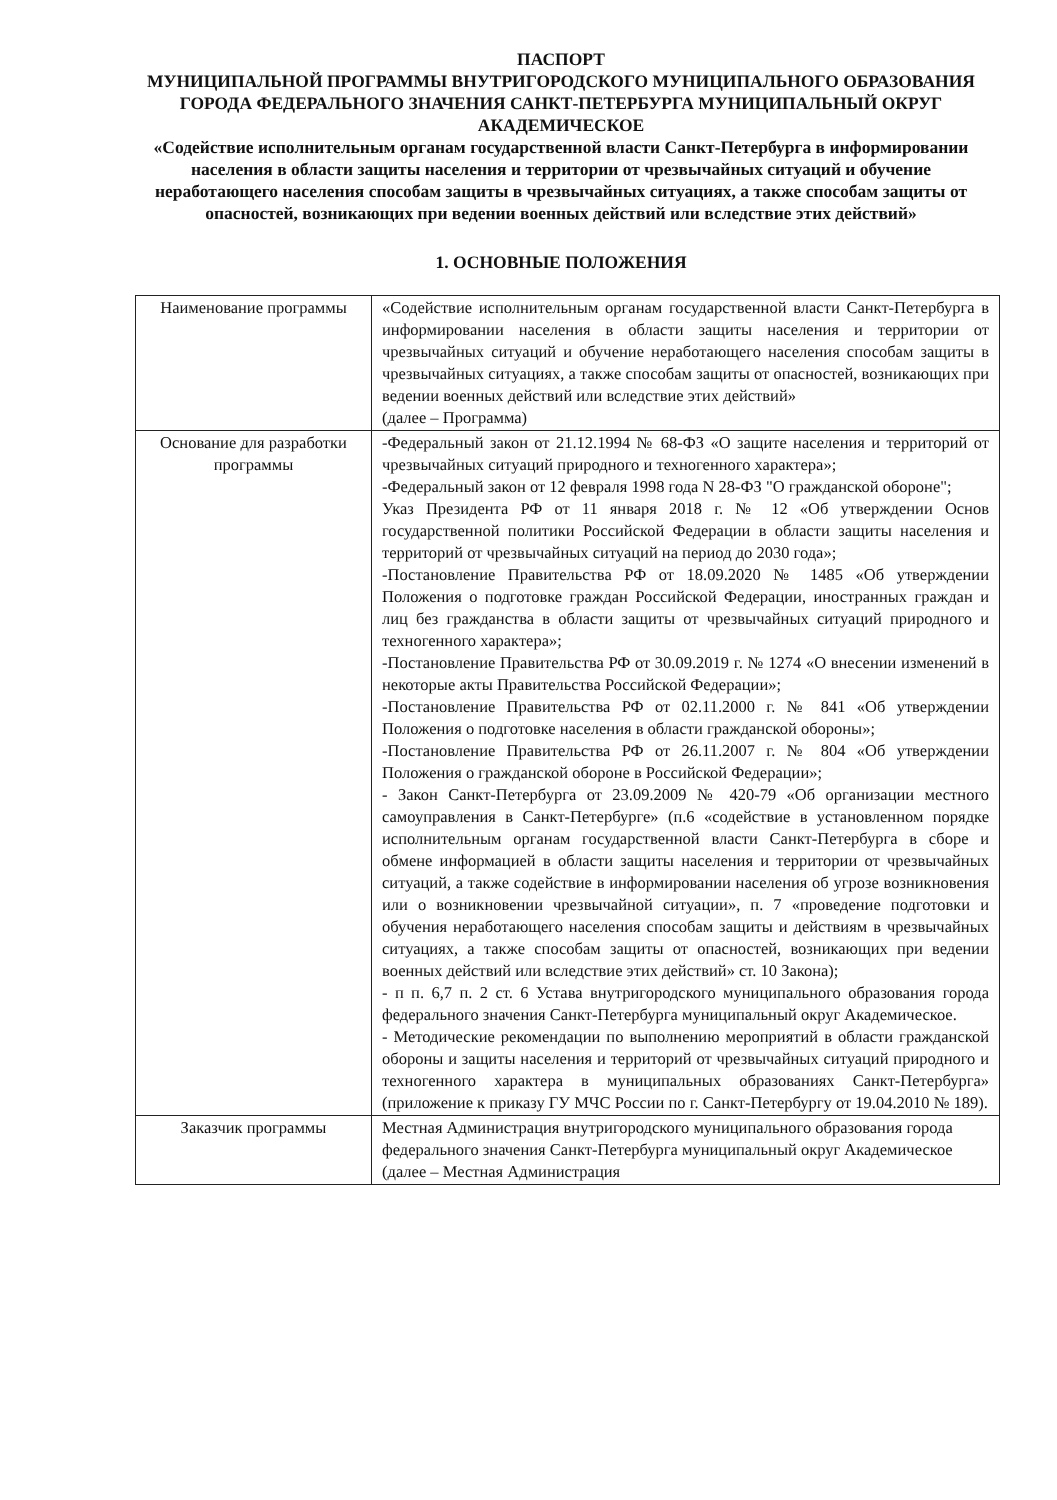ПАСПОРТ
МУНИЦИПАЛЬНОЙ ПРОГРАММЫ ВНУТРИГОРОДСКОГО МУНИЦИПАЛЬНОГО ОБРАЗОВАНИЯ ГОРОДА ФЕДЕРАЛЬНОГО ЗНАЧЕНИЯ САНКТ-ПЕТЕРБУРГА МУНИЦИПАЛЬНЫЙ ОКРУГ АКАДЕМИЧЕСКОЕ
«Содействие исполнительным органам государственной власти Санкт-Петербурга в информировании населения в области защиты населения и территории от чрезвычайных ситуаций и обучение неработающего населения способам защиты в чрезвычайных ситуациях, а также способам защиты от опасностей, возникающих при ведении военных действий или вследствие этих действий»
1. ОСНОВНЫЕ ПОЛОЖЕНИЯ
| Наименование программы | «Содействие исполнительным органам государственной власти Санкт-Петербурга в информировании населения в области защиты населения и территории от чрезвычайных ситуаций и обучение неработающего населения способам защиты в чрезвычайных ситуациях, а также способам защиты от опасностей, возникающих при ведении военных действий или вследствие этих действий» (далее – Программа) |
| Основание для разработки программы | -Федеральный закон от 21.12.1994 № 68-ФЗ «О защите населения и территорий от чрезвычайных ситуаций природного и техногенного характера»; -Федеральный закон от 12 февраля 1998 года N 28-ФЗ "О гражданской обороне"; Указ Президента РФ от 11 января 2018 г. № 12 «Об утверждении Основ государственной политики Российской Федерации в области защиты населения и территорий от чрезвычайных ситуаций на период до 2030 года»; -Постановление Правительства РФ от 18.09.2020 № 1485 «Об утверждении Положения о подготовке граждан Российской Федерации, иностранных граждан и лиц без гражданства в области защиты от чрезвычайных ситуаций природного и техногенного характера»; -Постановление Правительства РФ от 30.09.2019 г. № 1274 «О внесении изменений в некоторые акты Правительства Российской Федерации»; -Постановление Правительства РФ от 02.11.2000 г. № 841 «Об утверждении Положения о подготовке населения в области гражданской обороны»; -Постановление Правительства РФ от 26.11.2007 г. № 804 «Об утверждении Положения о гражданской обороне в Российской Федерации»; - Закон Санкт-Петербурга от 23.09.2009 № 420-79 «Об организации местного самоуправления в Санкт-Петербурге» (п.6 «содействие в установленном порядке исполнительным органам государственной власти Санкт-Петербурга в сборе и обмене информацией в области защиты населения и территории от чрезвычайных ситуаций, а также содействие в информировании населения об угрозе возникновения или о возникновении чрезвычайной ситуации», п. 7 «проведение подготовки и обучения неработающего населения способам защиты и действиям в чрезвычайных ситуациях, а также способам защиты от опасностей, возникающих при ведении военных действий или вследствие этих действий» ст. 10 Закона); - п п. 6,7 п. 2 ст. 6 Устава внутригородского муниципального образования города федерального значения Санкт-Петербурга муниципальный округ Академическое. - Методические рекомендации по выполнению мероприятий в области гражданской обороны и защиты населения и территорий от чрезвычайных ситуаций природного и техногенного характера в муниципальных образованиях Санкт-Петербурга» (приложение к приказу ГУ МЧС России по г. Санкт-Петербургу от 19.04.2010 № 189). |
| Заказчик программы | Местная Администрация внутригородского муниципального образования города федерального значения Санкт-Петербурга муниципальный округ Академическое (далее – Местная Администрация |